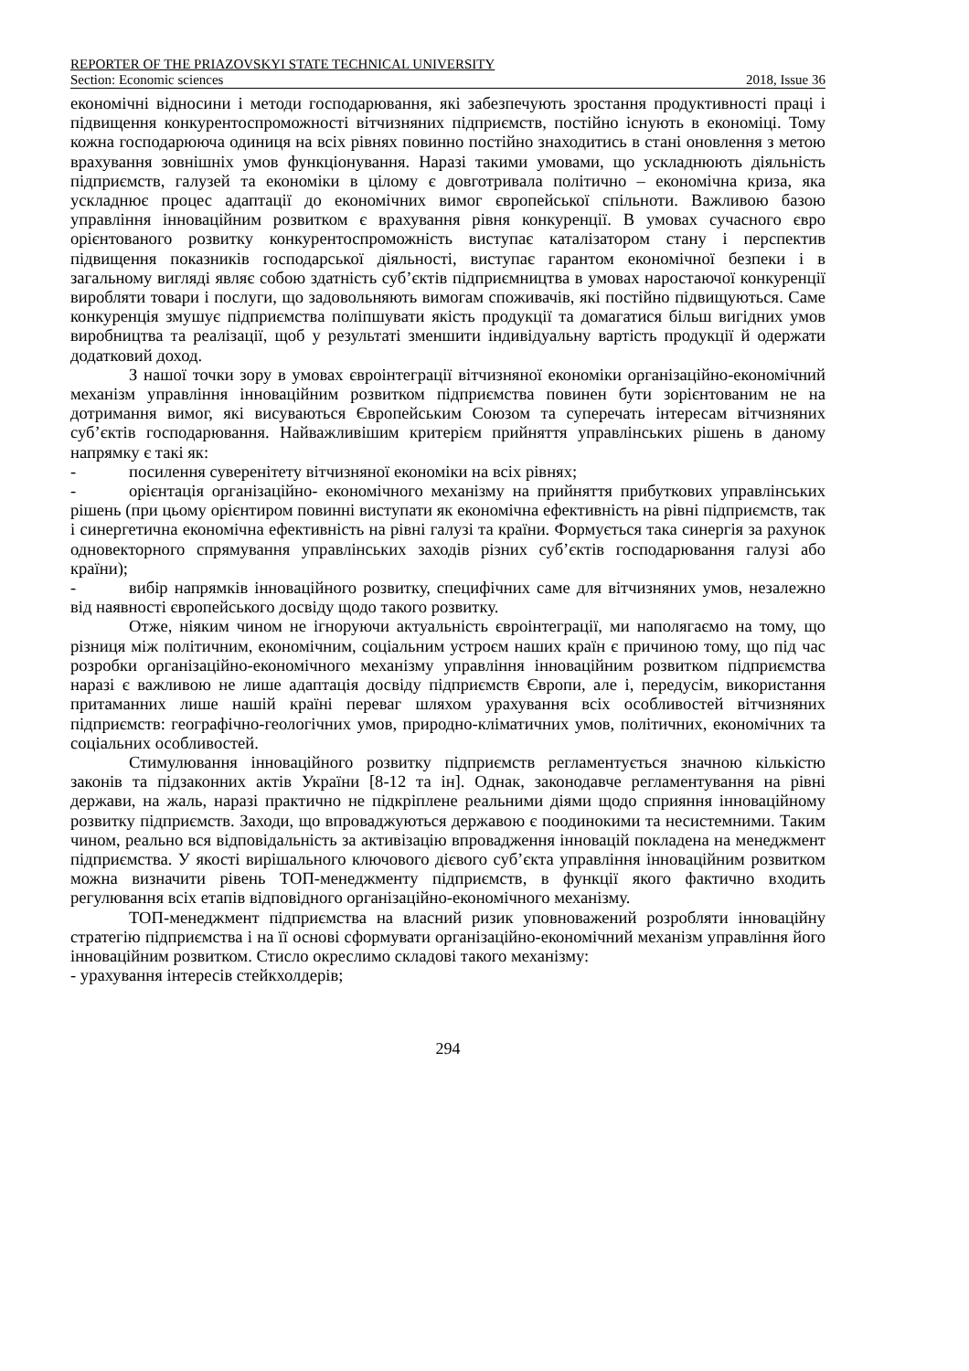REPORTER OF THE PRIAZOVSKYI STATE TECHNICAL UNIVERSITY
Section: Economic sciences 2018, Issue 36
економічні відносини і методи господарювання, які забезпечують зростання продуктивності праці і підвищення конкурентоспроможності вітчизняних підприємств, постійно існують в економіці. Тому кожна господарююча одиниця на всіх рівнях повинно постійно знаходитись в стані оновлення з метою врахування зовнішніх умов функціонування. Наразі такими умовами, що ускладнюють діяльність підприємств, галузей та економіки в цілому є довготривала політично – економічна криза, яка ускладнює процес адаптації до економічних вимог європейської спільноти. Важливою базою управління інноваційним розвитком є врахування рівня конкуренції. В умовах сучасного євро орієнтованого розвитку конкурентоспроможність виступає каталізатором стану і перспектив підвищення показників господарської діяльності, виступає гарантом економічної безпеки і в загальному вигляді являє собою здатність суб’єктів підприємництва в умовах наростаючої конкуренції виробляти товари і послуги, що задовольняють вимогам споживачів, які постійно підвищуються. Саме конкуренція змушує підприємства поліпшувати якість продукції та домагатися більш вигідних умов виробництва та реалізації, щоб у результаті зменшити індивідуальну вартість продукції й одержати додатковий доход.
З нашої точки зору в умовах євроінтеграції вітчизняної економіки організаційно-економічний механізм управління інноваційним розвитком підприємства повинен бути зорієнтованим не на дотримання вимог, які висуваються Європейським Союзом та суперечать інтересам вітчизняних суб’єктів господарювання. Найважливішим критерієм прийняття управлінських рішень в даному напрямку є такі як:
- посилення суверенітету вітчизняної економіки на всіх рівнях;
- орієнтація організаційно- економічного механізму на прийняття прибуткових управлінських рішень (при цьому орієнтиром повинні виступати як економічна ефективність на рівні підприємств, так і синергетична економічна ефективність на рівні галузі та країни. Формується така синергія за рахунок одновекторного спрямування управлінських заходів різних суб’єктів господарювання галузі або країни);
- вибір напрямків інноваційного розвитку, специфічних саме для вітчизняних умов, незалежно від наявності європейського досвіду щодо такого розвитку.
Отже, ніяким чином не ігноруючи актуальність євроінтеграції, ми наполягаємо на тому, що різниця між політичним, економічним, соціальним устроєм наших країн є причиною тому, що під час розробки організаційно-економічного механізму управління інноваційним розвитком підприємства наразі є важливою не лише адаптація досвіду підприємств Європи, але і, передусім, використання притаманних лише нашій країні переваг шляхом урахування всіх особливостей вітчизняних підприємств: географічно-геологічних умов, природно-кліматичних умов, політичних, економічних та соціальних особливостей.
Стимулювання інноваційного розвитку підприємств регламентується значною кількістю законів та підзаконних актів України [8-12 та ін]. Однак, законодавче регламентування на рівні держави, на жаль, наразі практично не підкріплене реальними діями щодо сприяння інноваційному розвитку підприємств. Заходи, що впроваджуються державою є поодинокими та несистемними. Таким чином, реально вся відповідальність за активізацію впровадження інновацій покладена на менеджмент підприємства. У якості вирішального ключового дієвого суб’єкта управління інноваційним розвитком можна визначити рівень ТОП-менеджменту підприємств, в функції якого фактично входить регулювання всіх етапів відповідного організаційно-економічного механізму.
ТОП-менеджмент підприємства на власний ризик уповноважений розробляти інноваційну стратегію підприємства і на її основі сформувати організаційно-економічний механізм управління його інноваційним розвитком. Стисло окреслимо складові такого механізму:
- урахування інтересів стейкхолдерів;
294